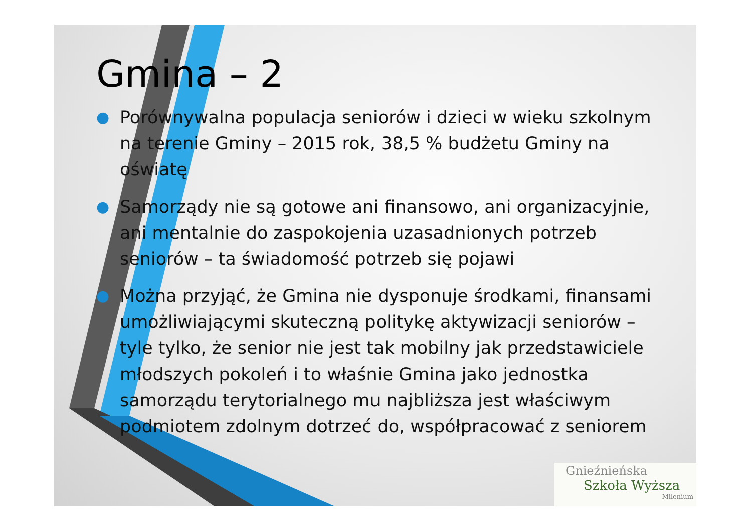Gmina – 2
● Porównywalna populacja seniorów i dzieci w wieku szkolnym na terenie Gminy – 2015 rok, 38,5 % budżetu Gminy na oświatę
● Samorządy nie są gotowe ani finansowo, ani organizacyjnie, ani mentalnie do zaspokojenia uzasadnionych potrzeb seniorów – ta świadomość potrzeb się pojawi
● Można przyjąć, że Gmina nie dysponuje środkami, finansami umożliwiającymi skuteczną politykę aktywizacji seniorów – tyle tylko, że senior nie jest tak mobilny jak przedstawiciele młodszych pokoleń i to właśnie Gmina jako jednostka samorządu terytorialnego mu najbliższa jest właściwym podmiotem zdolnym dotrzeć do, współpracować z seniorem
Gnieźnieńska
Szkoła Wyższa
Milenium